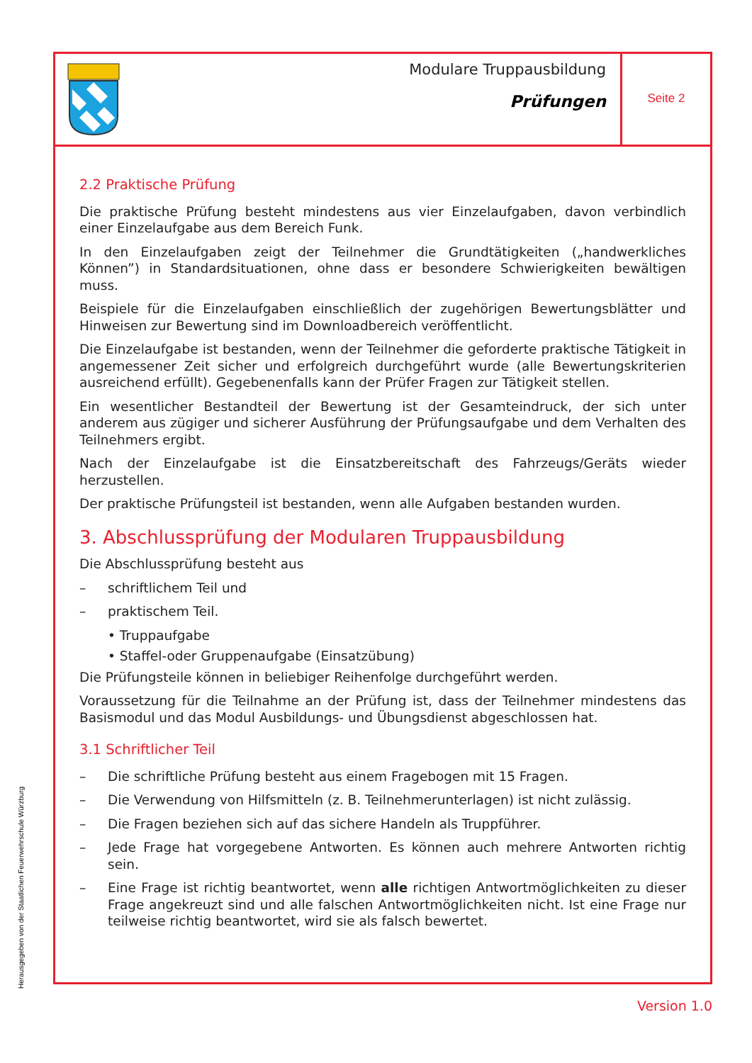Modulare Truppausbildung
Prüfungen
Seite 2
2.2 Praktische Prüfung
Die praktische Prüfung besteht mindestens aus vier Einzelaufgaben, davon verbindlich einer Einzelaufgabe aus dem Bereich Funk.
In den Einzelaufgaben zeigt der Teilnehmer die Grundtätigkeiten („handwerkliches Können”) in Standardsituationen, ohne dass er besondere Schwierigkeiten bewältigen muss.
Beispiele für die Einzelaufgaben einschließlich der zugehörigen Bewertungsblätter und Hinweisen zur Bewertung sind im Downloadbereich veröffentlicht.
Die Einzelaufgabe ist bestanden, wenn der Teilnehmer die geforderte praktische Tätigkeit in angemessener Zeit sicher und erfolgreich durchgeführt wurde (alle Bewertungskriterien ausreichend erfüllt). Gegebenenfalls kann der Prüfer Fragen zur Tätigkeit stellen.
Ein wesentlicher Bestandteil der Bewertung ist der Gesamteindruck, der sich unter anderem aus zügiger und sicherer Ausführung der Prüfungsaufgabe und dem Verhalten des Teilnehmers ergibt.
Nach der Einzelaufgabe ist die Einsatzbereitschaft des Fahrzeugs/Geräts wieder herzustellen.
Der praktische Prüfungsteil ist bestanden, wenn alle Aufgaben bestanden wurden.
3. Abschlussprüfung der Modularen Truppausbildung
Die Abschlussprüfung besteht aus
– schriftlichem Teil und
– praktischem Teil.
• Truppaufgabe
• Staffel-oder Gruppenaufgabe (Einsatzübung)
Die Prüfungsteile können in beliebiger Reihenfolge durchgeführt werden.
Voraussetzung für die Teilnahme an der Prüfung ist, dass der Teilnehmer mindestens das Basismodul und das Modul Ausbildungs- und Übungsdienst abgeschlossen hat.
3.1 Schriftlicher Teil
– Die schriftliche Prüfung besteht aus einem Fragebogen mit 15 Fragen.
– Die Verwendung von Hilfsmitteln (z. B. Teilnehmerunterlagen) ist nicht zulässig.
– Die Fragen beziehen sich auf das sichere Handeln als Truppführer.
– Jede Frage hat vorgegebene Antworten. Es können auch mehrere Antworten richtig sein.
– Eine Frage ist richtig beantwortet, wenn alle richtigen Antwortmöglichkeiten zu dieser Frage angekreuzt sind und alle falschen Antwortmöglichkeiten nicht. Ist eine Frage nur teilweise richtig beantwortet, wird sie als falsch bewertet.
Herausgegeben von der Staatlichen Feuerwehrschule Würzburg
Version 1.0